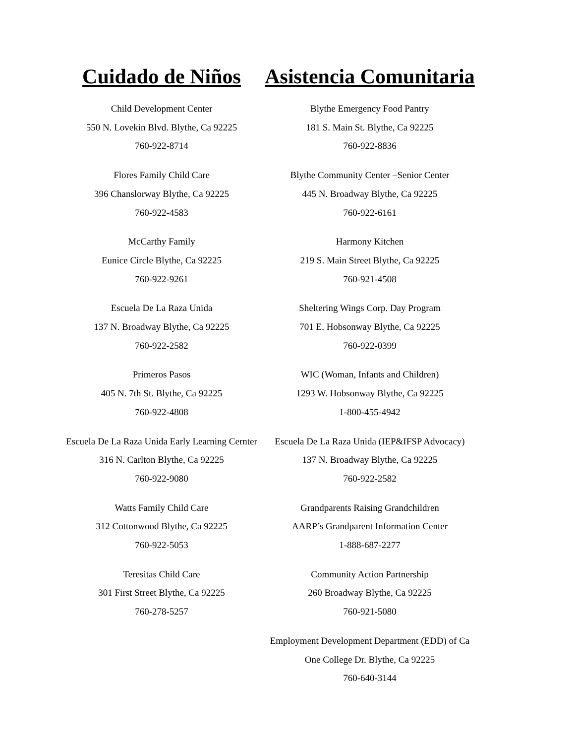Cuidado de Niños
Child Development Center
550 N. Lovekin Blvd. Blythe, Ca 92225
760-922-8714
Flores Family Child Care
396 Chanslorway Blythe, Ca 92225
760-922-4583
McCarthy Family
Eunice Circle Blythe, Ca 92225
760-922-9261
Escuela De La Raza Unida
137 N. Broadway Blythe, Ca 92225
760-922-2582
Primeros Pasos
405 N. 7th St. Blythe, Ca 92225
760-922-4808
Escuela De La Raza Unida Early Learning Cernter
316 N. Carlton Blythe, Ca 92225
760-922-9080
Watts Family Child Care
312 Cottonwood Blythe, Ca 92225
760-922-5053
Teresitas Child Care
301 First Street Blythe, Ca 92225
760-278-5257
Asistencia Comunitaria
Blythe Emergency Food Pantry
181 S. Main St. Blythe, Ca 92225
760-922-8836
Blythe Community Center –Senior Center
445 N. Broadway Blythe, Ca 92225
760-922-6161
Harmony Kitchen
219 S. Main Street Blythe, Ca 92225
760-921-4508
Sheltering Wings Corp. Day Program
701 E. Hobsonway Blythe, Ca 92225
760-922-0399
WIC (Woman, Infants and Children)
1293 W. Hobsonway Blythe, Ca 92225
1-800-455-4942
Escuela De La Raza Unida (IEP&IFSP Advocacy)
137 N. Broadway Blythe, Ca 92225
760-922-2582
Grandparents Raising Grandchildren
AARP’s Grandparent Information Center
1-888-687-2277
Community Action Partnership
260 Broadway Blythe, Ca 92225
760-921-5080
Employment Development Department (EDD) of Ca
One College Dr. Blythe, Ca 92225
760-640-3144